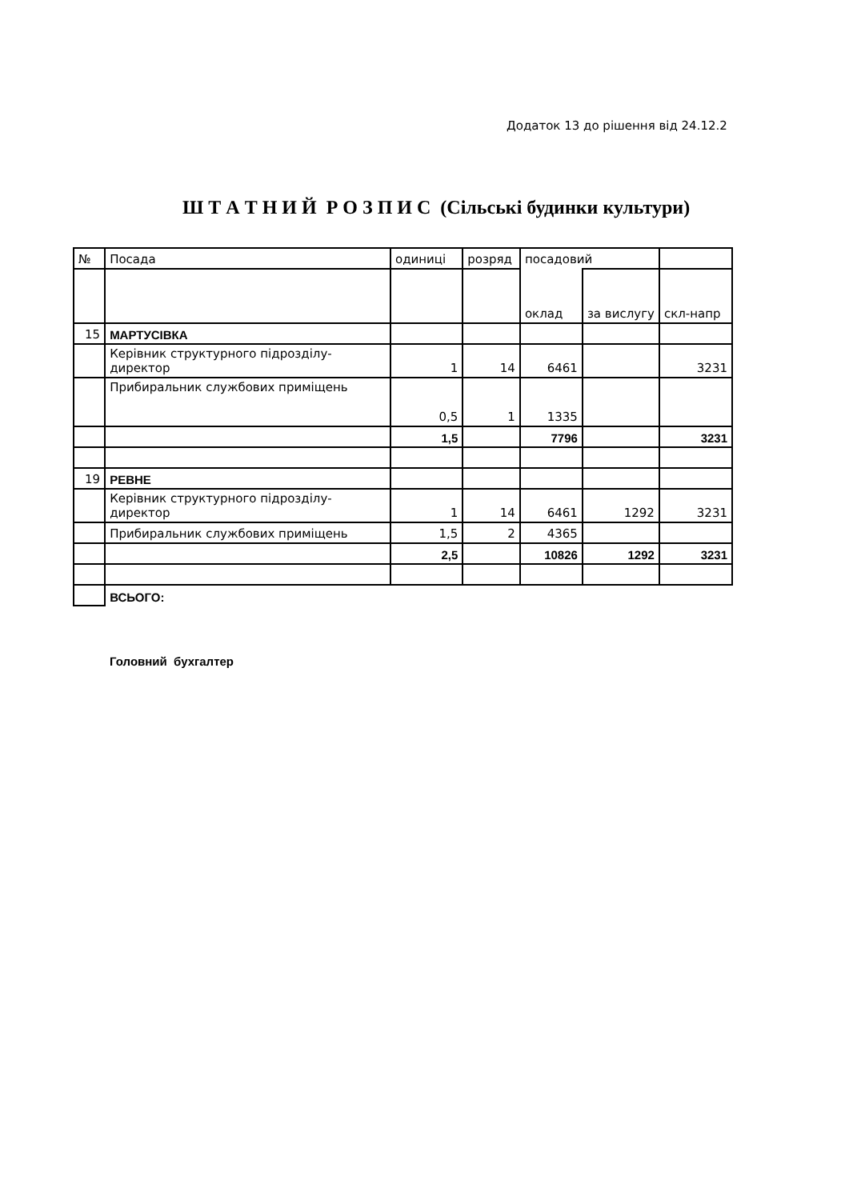Додаток 13 до рішення від 24.12.2
Ш Т А Т Н И Й Р О З П И С (Сільські будинки культури)
| № | Посада | одиниці | розряд | посадовий | | |
| | | | | оклад | за вислугу | скл-напр |
| 15 | МАРТУСІВКА | | | | | |
| | Керівник структурного підрозділу- директор | 1 | 14 | 6461 | | 3231 |
| | Прибиральник службових приміщень | 0,5 | 1 | 1335 | | |
| | | 1,5 | | 7796 | | 3231 |
| 19 | РЕВНЕ | | | | | |
| | Керівник структурного підрозділу- директор | 1 | 14 | 6461 | 1292 | 3231 |
| | Прибиральник службових приміщень | 1,5 | 2 | 4365 | | |
| | | 2,5 | | 10826 | 1292 | 3231 |
| | ВСЬОГО: | | | | | |
Головний бухгалтер